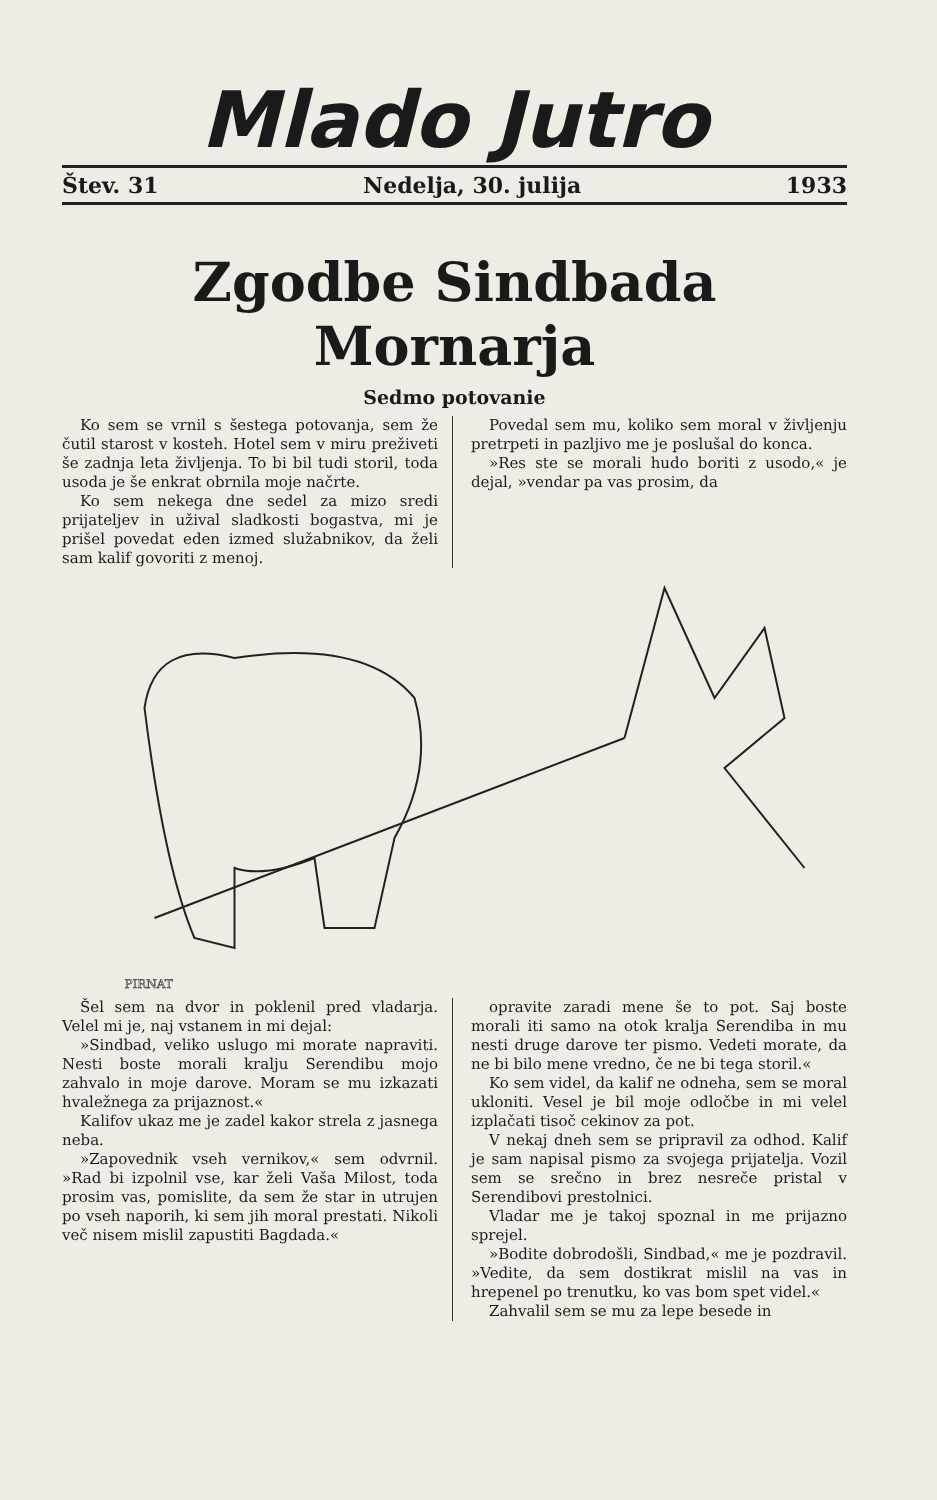Mlado Jutro
Štev. 31 Nedelja, 30. julija 1933
Zgodbe Sindbada Mornarja
Sedmo potovanie
Ko sem se vrnil s šestega potovanja, sem že čutil starost v kosteh. Hotel sem v miru preživeti še zadnja leta življenja. To bi bil tudi storil, toda usoda je še enkrat obrnila moje načrte.
Ko sem nekega dne sedel za mizo sredi prijateljev in užival sladkosti bogastva, mi je prišel povedat eden izmed služabnikov, da želi sam kalif govoriti z menoj.
Povedal sem mu, koliko sem moral v življenju pretrpeti in pazljivo me je poslušal do konca.
»Res ste se morali hudo boriti z usodo,« je dejal, »vendar pa vas prosim, da
PIRNAT
Šel sem na dvor in poklenil pred vladarja. Velel mi je, naj vstanem in mi dejal:
»Sindbad, veliko uslugo mi morate napraviti. Nesti boste morali kralju Serendibu mojo zahvalo in moje darove. Moram se mu izkazati hvaležnega za prijaznost.«
Kalifov ukaz me je zadel kakor strela z jasnega neba.
»Zapovednik vseh vernikov,« sem odvrnil. »Rad bi izpolnil vse, kar želi Vaša Milost, toda prosim vas, pomislite, da sem že star in utrujen po vseh naporih, ki sem jih moral prestati. Nikoli več nisem mislil zapustiti Bagdada.«
opravite zaradi mene še to pot. Saj boste morali iti samo na otok kralja Serendiba in mu nesti druge darove ter pismo. Vedeti morate, da ne bi bilo mene vredno, če ne bi tega storil.«
Ko sem videl, da kalif ne odneha, sem se moral ukloniti. Vesel je bil moje odločbe in mi velel izplačati tisoč cekinov za pot.
V nekaj dneh sem se pripravil za odhod. Kalif je sam napisal pismo za svojega prijatelja. Vozil sem se srečno in brez nesreče pristal v Serendibovi prestolnici.
Vladar me je takoj spoznal in me prijazno sprejel.
»Bodite dobrodošli, Sindbad,« me je pozdravil. »Vedite, da sem dostikrat mislil na vas in hrepenel po trenutku, ko vas bom spet videl.«
Zahvalil sem se mu za lepe besede in